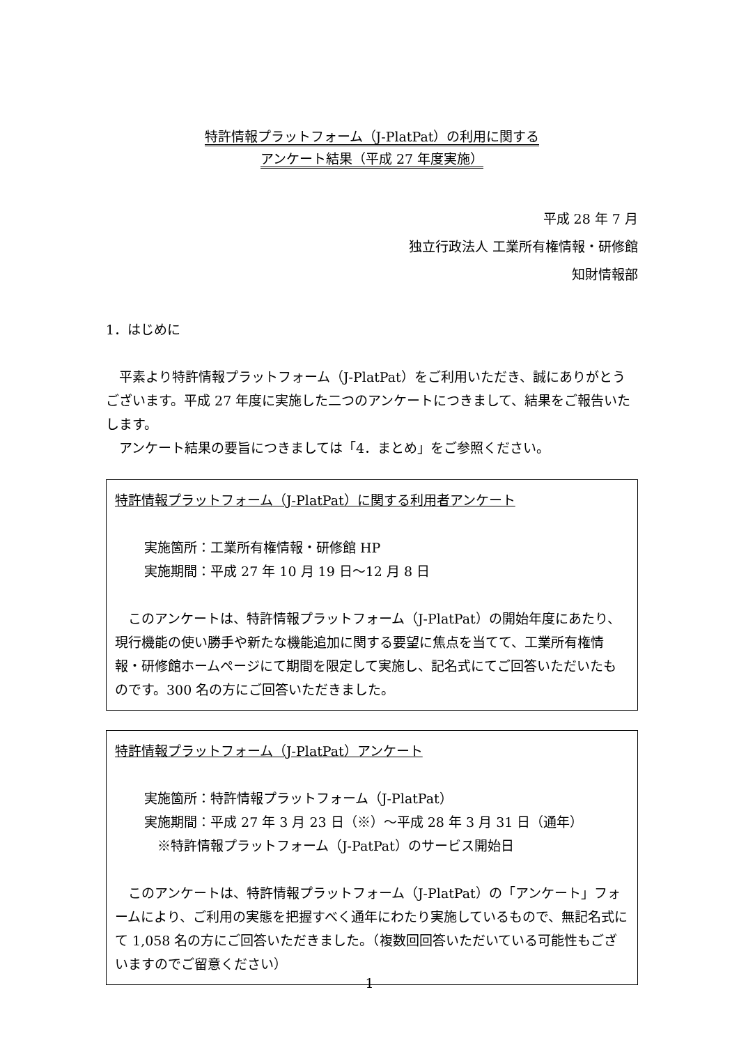特許情報プラットフォーム（J-PlatPat）の利用に関する
アンケート結果（平成 27 年度実施）
平成 28 年 7 月
独立行政法人 工業所有権情報・研修館
知財情報部
1．はじめに
　平素より特許情報プラットフォーム（J-PlatPat）をご利用いただき、誠にありがとうございます。平成 27 年度に実施した二つのアンケートにつきまして、結果をご報告いたします。
　アンケート結果の要旨につきましては「4．まとめ」をご参照ください。
特許情報プラットフォーム（J-PlatPat）に関する利用者アンケート
実施箇所：工業所有権情報・研修館 HP
実施期間：平成 27 年 10 月 19 日～12 月 8 日
　このアンケートは、特許情報プラットフォーム（J-PlatPat）の開始年度にあたり、現行機能の使い勝手や新たな機能追加に関する要望に焦点を当てて、工業所有権情報・研修館ホームページにて期間を限定して実施し、記名式にてご回答いただいたものです。300 名の方にご回答いただきました。
特許情報プラットフォーム（J-PlatPat）アンケート
実施箇所：特許情報プラットフォーム（J-PlatPat）
実施期間：平成 27 年 3 月 23 日（※）～平成 28 年 3 月 31 日（通年）
　※特許情報プラットフォーム（J-PatPat）のサービス開始日
　このアンケートは、特許情報プラットフォーム（J-PlatPat）の「アンケート」フォームにより、ご利用の実態を把握すべく通年にわたり実施しているもので、無記名式にて 1,058 名の方にご回答いただきました。（複数回回答いただいている可能性もございますのでご留意ください）
1